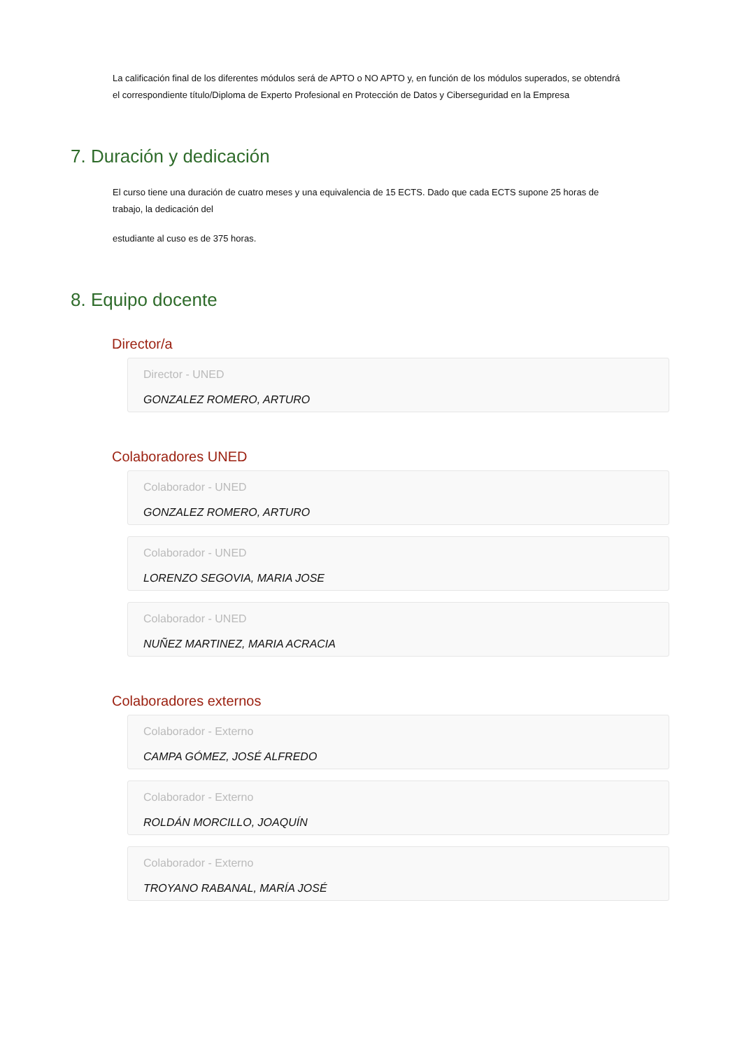La calificación final de los diferentes módulos será de APTO o NO APTO y, en función de los módulos superados, se obtendrá el correspondiente título/Diploma de Experto Profesional en Protección de Datos y Ciberseguridad en la Empresa
7. Duración y dedicación
El curso tiene una duración de cuatro meses y una equivalencia de 15 ECTS. Dado que cada ECTS supone 25 horas de trabajo, la dedicación del
estudiante al cuso es de 375 horas.
8. Equipo docente
Director/a
Director - UNED
GONZALEZ ROMERO, ARTURO
Colaboradores UNED
Colaborador - UNED
GONZALEZ ROMERO, ARTURO
Colaborador - UNED
LORENZO SEGOVIA, MARIA JOSE
Colaborador - UNED
NUÑEZ MARTINEZ, MARIA ACRACIA
Colaboradores externos
Colaborador - Externo
CAMPA GÓMEZ, JOSÉ ALFREDO
Colaborador - Externo
ROLDÁN MORCILLO, JOAQUÍN
Colaborador - Externo
TROYANO RABANAL, MARÍA JOSÉ